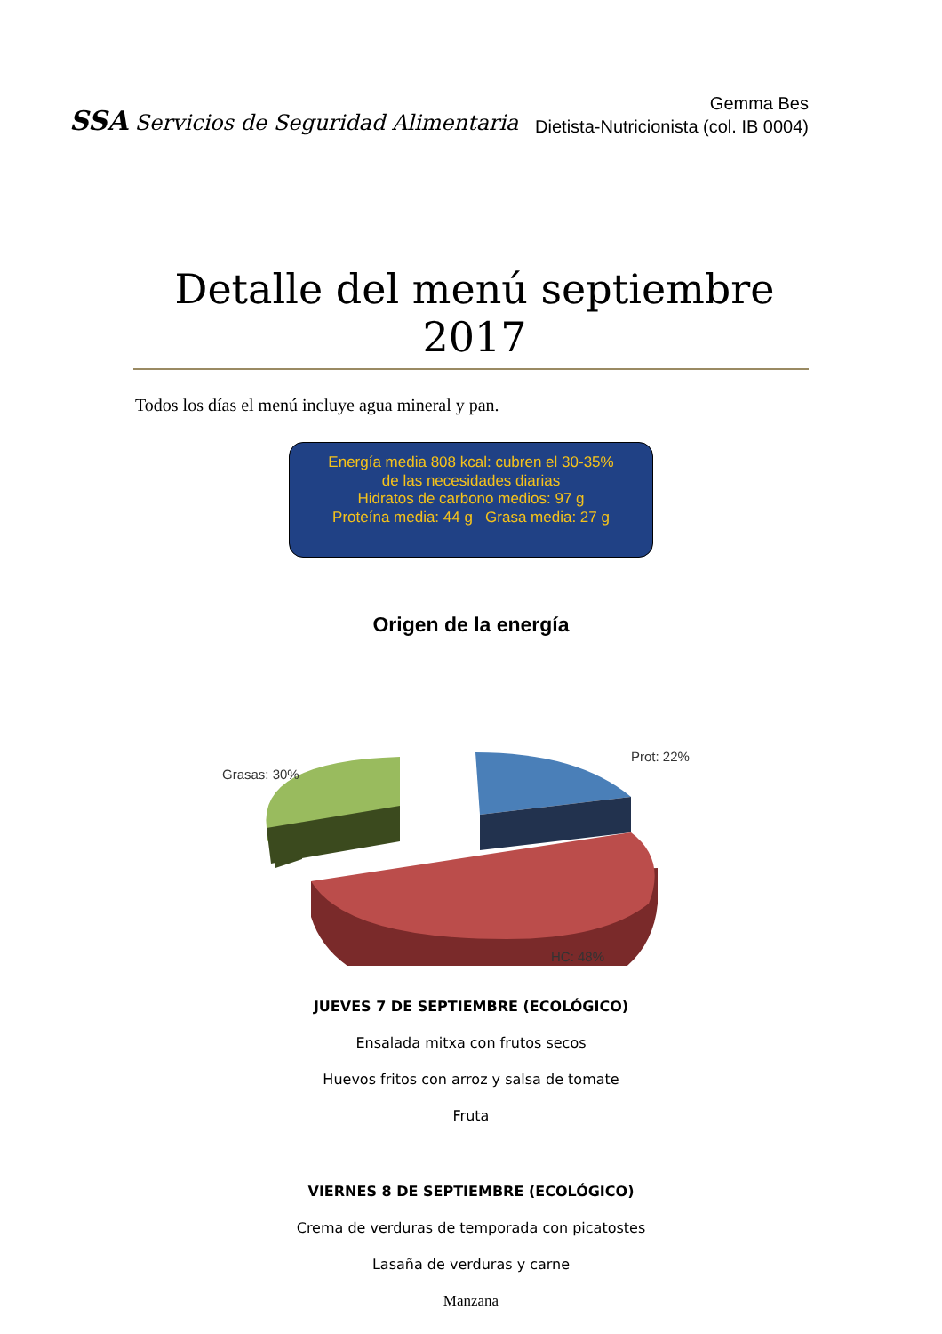SSA Servicios de Seguridad Alimentaria
Gemma Bes
Dietista-Nutricionista (col. IB 0004)
Detalle del menú septiembre 2017
Todos los días el menú incluye agua mineral y pan.
Energía media 808 kcal: cubren el 30-35%
de las necesidades diarias
Hidratos de carbono medios: 97 g
Proteína media: 44 g Grasa media: 27 g
Origen de la energía
Grasas: 30%
Prot: 22%
HC: 48%
JUEVES 7 DE SEPTIEMBRE (ECOLÓGICO)
Ensalada mitxa con frutos secos
Huevos fritos con arroz y salsa de tomate
Fruta
VIERNES 8 DE SEPTIEMBRE (ECOLÓGICO)
Crema de verduras de temporada con picatostes
Lasaña de verduras y carne
Manzana